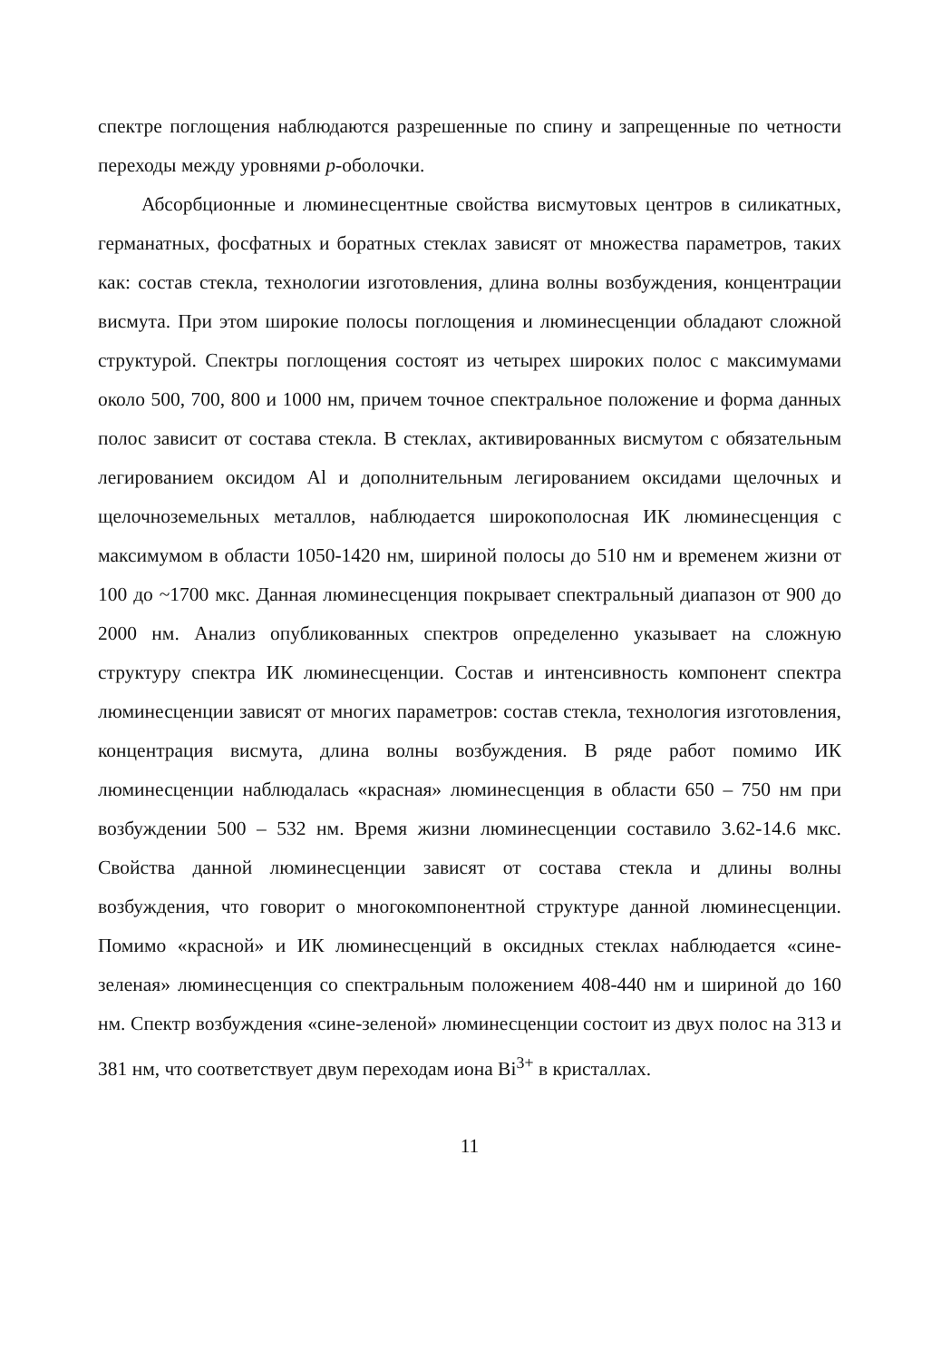спектре поглощения наблюдаются разрешенные по спину и запрещенные по четности переходы между уровнями p-оболочки.
Абсорбционные и люминесцентные свойства висмутовых центров в силикатных, германатных, фосфатных и боратных стеклах зависят от множества параметров, таких как: состав стекла, технологии изготовления, длина волны возбуждения, концентрации висмута. При этом широкие полосы поглощения и люминесценции обладают сложной структурой. Спектры поглощения состоят из четырех широких полос с максимумами около 500, 700, 800 и 1000 нм, причем точное спектральное положение и форма данных полос зависит от состава стекла. В стеклах, активированных висмутом с обязательным легированием оксидом Al и дополнительным легированием оксидами щелочных и щелочноземельных металлов, наблюдается широкополосная ИК люминесценция с максимумом в области 1050-1420 нм, шириной полосы до 510 нм и временем жизни от 100 до ~1700 мкс. Данная люминесценция покрывает спектральный диапазон от 900 до 2000 нм. Анализ опубликованных спектров определенно указывает на сложную структуру спектра ИК люминесценции. Состав и интенсивность компонент спектра люминесценции зависят от многих параметров: состав стекла, технология изготовления, концентрация висмута, длина волны возбуждения. В ряде работ помимо ИК люминесценции наблюдалась «красная» люминесценция в области 650 – 750 нм при возбуждении 500 – 532 нм. Время жизни люминесценции составило 3.62-14.6 мкс. Свойства данной люминесценции зависят от состава стекла и длины волны возбуждения, что говорит о многокомпонентной структуре данной люминесценции. Помимо «красной» и ИК люминесценций в оксидных стеклах наблюдается «сине-зеленая» люминесценция со спектральным положением 408-440 нм и шириной до 160 нм. Спектр возбуждения «сине-зеленой» люминесценции состоит из двух полос на 313 и 381 нм, что соответствует двум переходам иона Bi<sup>3+</sup> в кристаллах.
11